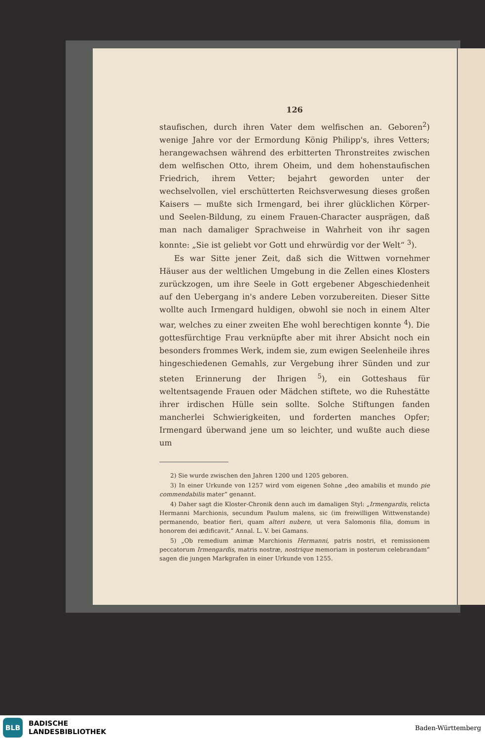126
staufischen, durch ihren Vater dem welfischen an. Geboren<sup>2</sup>) wenige Jahre vor der Ermordung König Philipp's, ihres Vetters; herangewachsen während des erbitterten Thronstreites zwischen dem welfischen Otto, ihrem Oheim, und dem hohenstaufischen Friedrich, ihrem Vetter; bejahrt geworden unter der wechselvollen, viel erschütterten Reichsverwesung dieses großen Kaisers — mußte sich Irmengard, bei ihrer glücklichen Körper- und Seelen-Bildung, zu einem Frauen-Character ausprägen, daß man nach damaliger Sprachweise in Wahrheit von ihr sagen konnte: „Sie ist geliebt vor Gott und ehrwürdig vor der Welt“ <sup>3</sup>).
Es war Sitte jener Zeit, daß sich die Wittwen vornehmer Häuser aus der weltlichen Umgebung in die Zellen eines Klosters zurückzogen, um ihre Seele in Gott ergebener Abgeschiedenheit auf den Uebergang in's andere Leben vorzubereiten. Dieser Sitte wollte auch Irmengard huldigen, obwohl sie noch in einem Alter war, welches zu einer zweiten Ehe wohl berechtigen konnte <sup>4</sup>). Die gottesfürchtige Frau verknüpfte aber mit ihrer Absicht noch ein besonders frommes Werk, indem sie, zum ewigen Seelenheile ihres hingeschiedenen Gemahls, zur Vergebung ihrer Sünden und zur steten Erinnerung der Ihrigen <sup>5</sup>), ein Gotteshaus für weltentsagende Frauen oder Mädchen stiftete, wo die Ruhestätte ihrer irdischen Hülle sein sollte. Solche Stiftungen fanden mancherlei Schwierigkeiten, und forderten manches Opfer; Irmengard überwand jene um so leichter, und wußte auch diese um
2) Sie wurde zwischen den Jahren 1200 und 1205 geboren.
3) In einer Urkunde von 1257 wird vom eigenen Sohne „deo amabilis et mundo pie commendabilis mater“ genannt.
4) Daher sagt die Kloster-Chronik denn auch im damaligen Styl: „Irmengardis, relicta Hermanni Marchionis, secundum Paulum malens, sic (im freiwilligen Wittwenstande) permanendo, beatior fieri, quam alteri nubere, ut vera Salomonis filia, domum in honorem dei ædificavit.“ Annal. L. V. bei Gamans.
5) „Ob remedium animæ Marchionis Hermanni, patris nostri, et remissionem peccatorum Irmengardis, matris nostræ, nostrique memoriam in posterum celebrandam“ sagen die jungen Markgrafen in einer Urkunde von 1255.
BLB
BADISCHE
LANDESBIBLIOTHEK
Baden-Württemberg